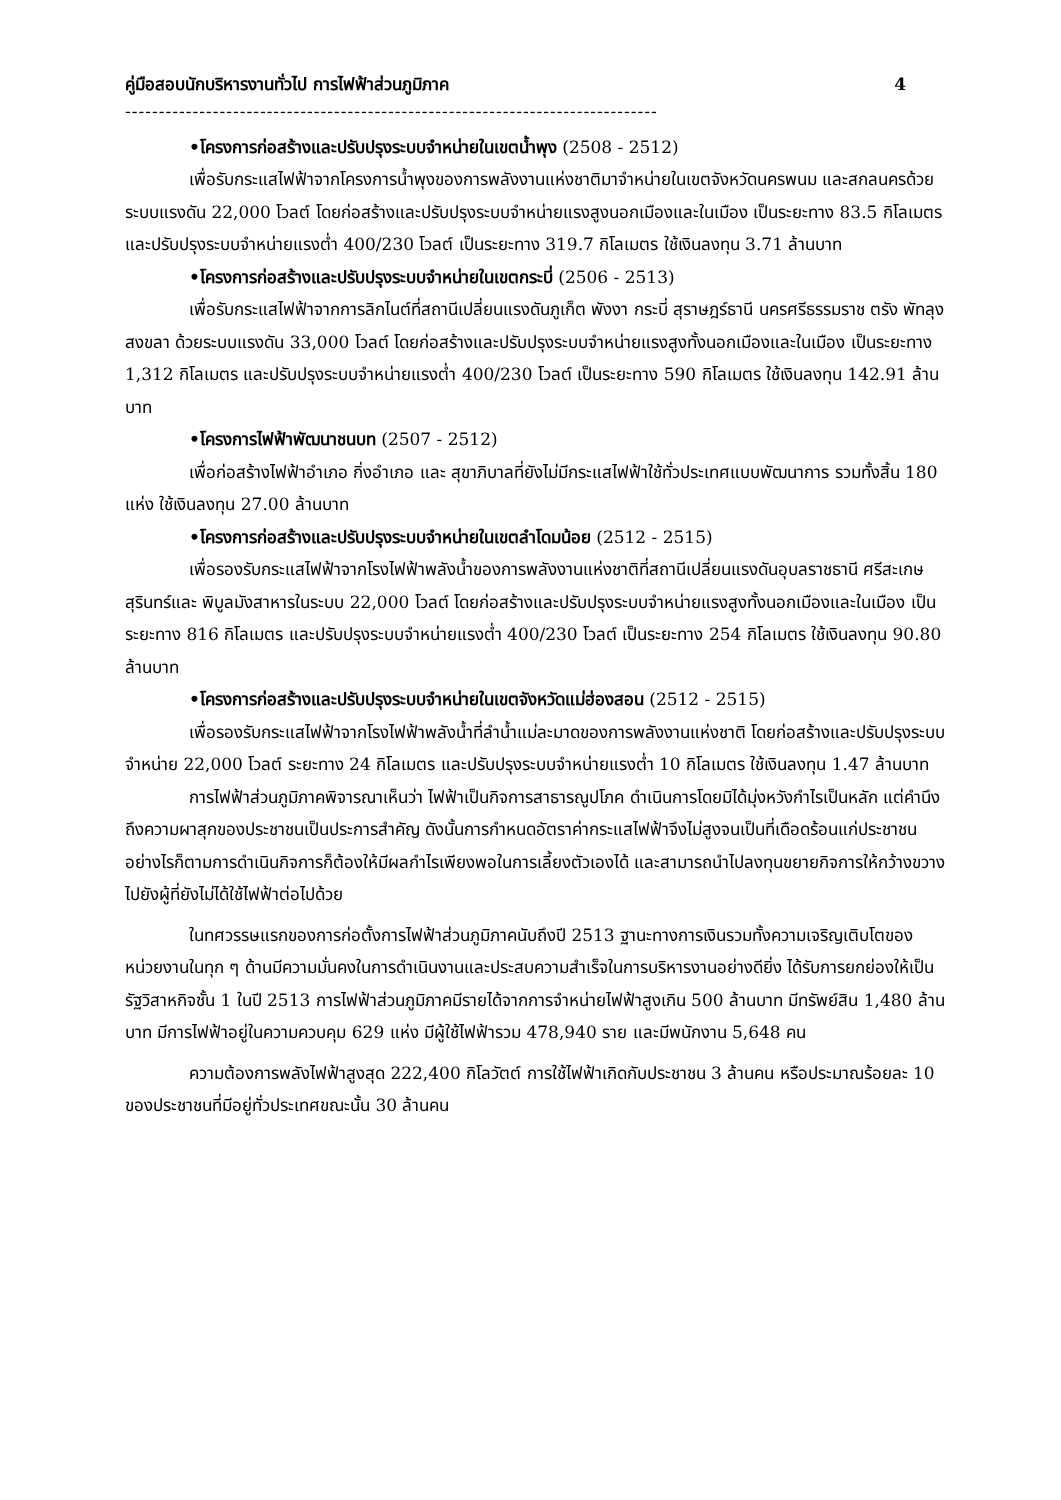คู่มือสอบนักบริหารงานทั่วไป การไฟฟ้าส่วนภูมิภาค 4
-------------------------------------------------------------------------------
•โครงการก่อสร้างและปรับปรุงระบบจำหน่ายในเขตน้ำพุง (2508 - 2512)
เพื่อรับกระแสไฟฟ้าจากโครงการน้ำพุงของการพลังงานแห่งชาติมาจำหน่ายในเขตจังหวัดนครพนม และสกลนครด้วยระบบแรงดัน 22,000 โวลต์ โดยก่อสร้างและปรับปรุงระบบจำหน่ายแรงสูงนอกเมืองและในเมือง เป็นระยะทาง 83.5 กิโลเมตร และปรับปรุงระบบจำหน่ายแรงต่ำ 400/230 โวลต์ เป็นระยะทาง 319.7 กิโลเมตร ใช้เงินลงทุน 3.71 ล้านบาท
•โครงการก่อสร้างและปรับปรุงระบบจำหน่ายในเขตกระบี่ (2506 - 2513)
เพื่อรับกระแสไฟฟ้าจากการลิกไนต์ที่สถานีเปลี่ยนแรงดันภูเก็ต พังงา กระบี่ สุราษฎร์ธานี นครศรีธรรมราช ตรัง พัทลุง สงขลา ด้วยระบบแรงดัน 33,000 โวลต์ โดยก่อสร้างและปรับปรุงระบบจำหน่ายแรงสูงทั้งนอกเมืองและในเมือง เป็นระยะทาง 1,312 กิโลเมตร และปรับปรุงระบบจำหน่ายแรงต่ำ 400/230 โวลต์ เป็นระยะทาง 590 กิโลเมตร ใช้เงินลงทุน 142.91 ล้านบาท
•โครงการไฟฟ้าพัฒนาชนบท (2507 - 2512)
เพื่อก่อสร้างไฟฟ้าอำเภอ กิ่งอำเภอ และ สุขาภิบาลที่ยังไม่มีกระแสไฟฟ้าใช้ทั่วประเทศแบบพัฒนาการ รวมทั้งสิ้น 180 แห่ง ใช้เงินลงทุน 27.00 ล้านบาท
•โครงการก่อสร้างและปรับปรุงระบบจำหน่ายในเขตลำโดมน้อย (2512 - 2515)
เพื่อรองรับกระแสไฟฟ้าจากโรงไฟฟ้าพลังน้ำของการพลังงานแห่งชาติที่สถานีเปลี่ยนแรงดันอุบลราชธานี ศรีสะเกษ สุรินทร์และ พิบูลมังสาหารในระบบ 22,000 โวลต์ โดยก่อสร้างและปรับปรุงระบบจำหน่ายแรงสูงทั้งนอกเมืองและในเมือง เป็นระยะทาง 816 กิโลเมตร และปรับปรุงระบบจำหน่ายแรงต่ำ 400/230 โวลต์ เป็นระยะทาง 254 กิโลเมตร ใช้เงินลงทุน 90.80 ล้านบาท
•โครงการก่อสร้างและปรับปรุงระบบจำหน่ายในเขตจังหวัดแม่ฮ่องสอน (2512 - 2515)
เพื่อรองรับกระแสไฟฟ้าจากโรงไฟฟ้าพลังน้ำที่ลำน้ำแม่ละมาดของการพลังงานแห่งชาติ โดยก่อสร้างและปรับปรุงระบบจำหน่าย 22,000 โวลต์ ระยะทาง 24 กิโลเมตร และปรับปรุงระบบจำหน่ายแรงต่ำ 10 กิโลเมตร ใช้เงินลงทุน 1.47 ล้านบาท
การไฟฟ้าส่วนภูมิภาคพิจารณาเห็นว่า ไฟฟ้าเป็นกิจการสาธารณูปโภค ดำเนินการโดยมิได้มุ่งหวังกำไรเป็นหลัก แต่คำนึงถึงความผาสุกของประชาชนเป็นประการสำคัญ ดังนั้นการกำหนดอัตราค่ากระแสไฟฟ้าจึงไม่สูงจนเป็นที่เดือดร้อนแก่ประชาชน อย่างไรก็ตามการดำเนินกิจการก็ต้องให้มีผลกำไรเพียงพอในการเลี้ยงตัวเองได้ และสามารถนำไปลงทุนขยายกิจการให้กว้างขวางไปยังผู้ที่ยังไม่ได้ใช้ไฟฟ้าต่อไปด้วย
ในทศวรรษแรกของการก่อตั้งการไฟฟ้าส่วนภูมิภาคนับถึงปี 2513 ฐานะทางการเงินรวมทั้งความเจริญเติบโตของหน่วยงานในทุก ๆ ด้านมีความมั่นคงในการดำเนินงานและประสบความสำเร็จในการบริหารงานอย่างดียิ่ง ได้รับการยกย่องให้เป็นรัฐวิสาหกิจชั้น 1 ในปี 2513 การไฟฟ้าส่วนภูมิภาคมีรายได้จากการจำหน่ายไฟฟ้าสูงเกิน 500 ล้านบาท มีทรัพย์สิน 1,480 ล้านบาท มีการไฟฟ้าอยู่ในความควบคุม 629 แห่ง มีผู้ใช้ไฟฟ้ารวม 478,940 ราย และมีพนักงาน 5,648 คน
ความต้องการพลังไฟฟ้าสูงสุด 222,400 กิโลวัตต์ การใช้ไฟฟ้าเกิดกับประชาชน 3 ล้านคน หรือประมาณร้อยละ 10 ของประชาชนที่มีอยู่ทั่วประเทศขณะนั้น 30 ล้านคน